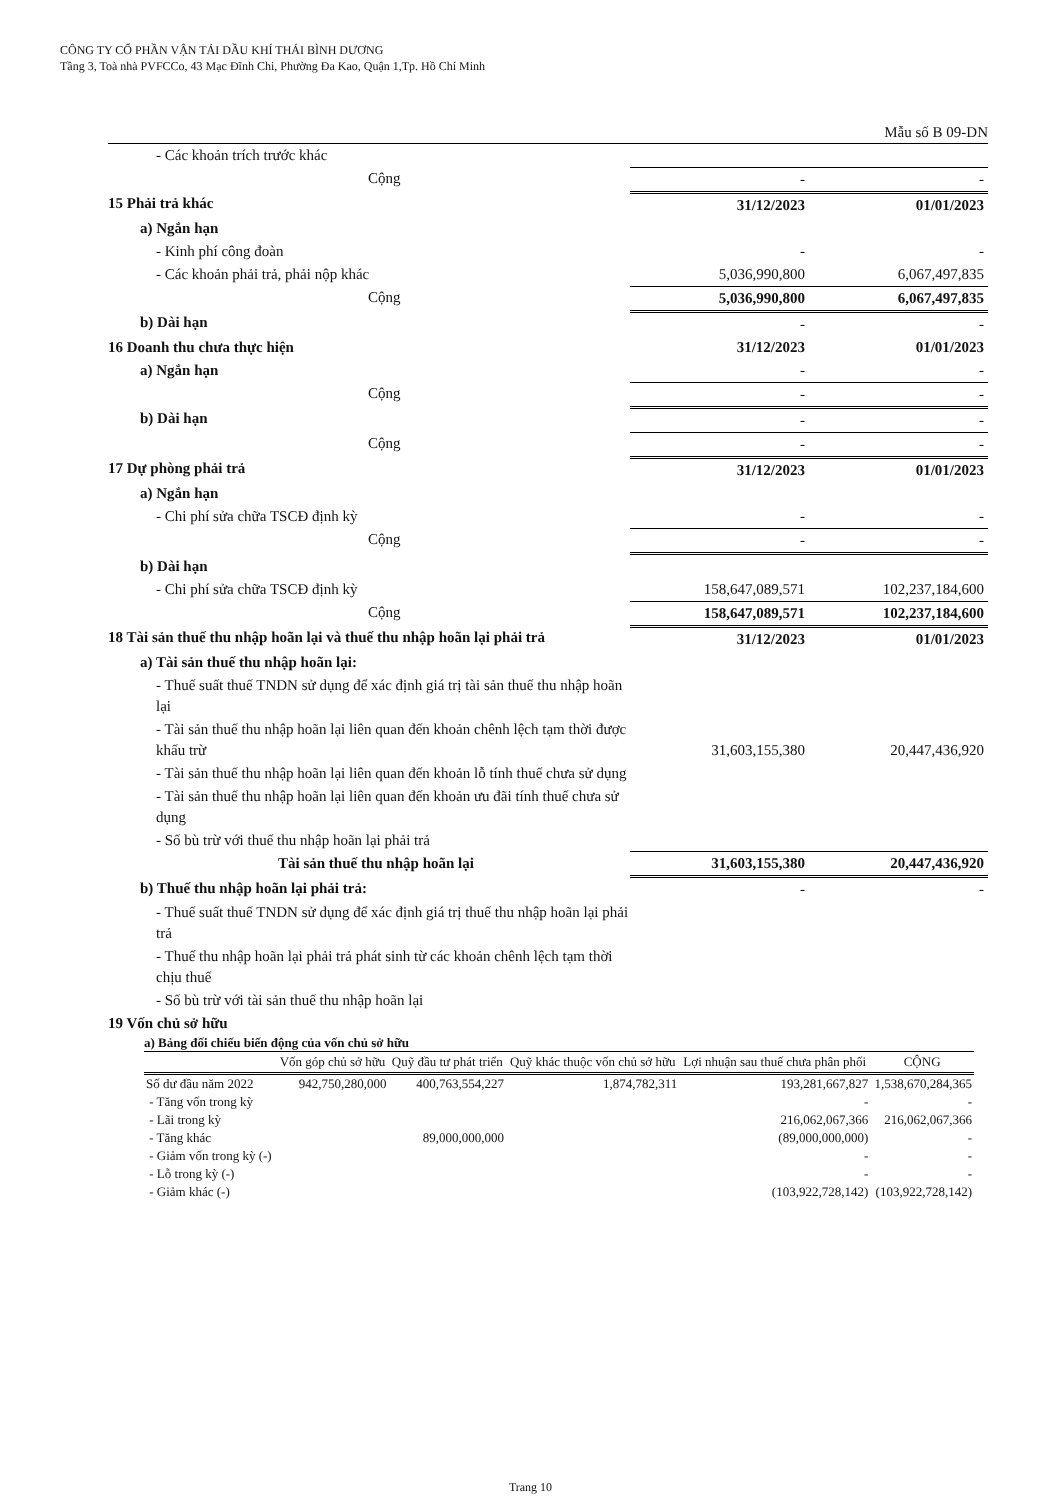CÔNG TY CỔ PHẦN VẬN TẢI DẦU KHÍ THÁI BÌNH DƯƠNG
Tầng 3, Toà nhà PVFCCo, 43 Mạc Đĩnh Chi, Phường Đa Kao, Quận 1,Tp. Hồ Chí Minh
Mẫu số B 09-DN
| - Các khoản trích trước khác | | |
| Cộng | - | - |
| 15 Phải trả khác | 31/12/2023 | 01/01/2023 |
| a) Ngắn hạn | | |
| - Kinh phí công đoàn | - | - |
| - Các khoản phải trả, phải nộp khác | 5,036,990,800 | 6,067,497,835 |
| Cộng | 5,036,990,800 | 6,067,497,835 |
| b) Dài hạn | - | - |
| 16 Doanh thu chưa thực hiện | 31/12/2023 | 01/01/2023 |
| a) Ngắn hạn | - | - |
| Cộng | - | - |
| b) Dài hạn | - | - |
| Cộng | - | - |
| 17 Dự phòng phải trả | 31/12/2023 | 01/01/2023 |
| a) Ngắn hạn | | |
| - Chi phí sửa chữa TSCĐ định kỳ | - | - |
| Cộng | - | - |
| b) Dài hạn | | |
| - Chi phí sửa chữa TSCĐ định kỳ | 158,647,089,571 | 102,237,184,600 |
| Cộng | 158,647,089,571 | 102,237,184,600 |
| 18 Tài sản thuế thu nhập hoãn lại và thuế thu nhập hoãn lại phải trả | 31/12/2023 | 01/01/2023 |
| a) Tài sản thuế thu nhập hoãn lại: | | |
| - Thuế suất thuế TNDN sử dụng để xác định giá trị tài sản thuế thu nhập hoãn lại | | |
| - Tài sản thuế thu nhập hoãn lại liên quan đến khoản chênh lệch tạm thời được khấu trừ | 31,603,155,380 | 20,447,436,920 |
| - Tài sản thuế thu nhập hoãn lại liên quan đến khoản lỗ tính thuế chưa sử dụng | | |
| - Tài sản thuế thu nhập hoãn lại liên quan đến khoản ưu đãi tính thuế chưa sử dụng | | |
| - Số bù trừ với thuế thu nhập hoãn lại phải trả | | |
| Tài sản thuế thu nhập hoãn lại | 31,603,155,380 | 20,447,436,920 |
| b) Thuế thu nhập hoãn lại phải trả: | - | - |
| - Thuế suất thuế TNDN sử dụng để xác định giá trị thuế thu nhập hoãn lại phải trả | | |
| - Thuế thu nhập hoãn lại phải trả phát sinh từ các khoản chênh lệch tạm thời chịu thuế | | |
| - Số bù trừ với tài sản thuế thu nhập hoãn lại | | |
| 19 Vốn chủ sở hữu | | |
a) Bảng đối chiếu biến động của vốn chủ sở hữu
| | Vốn góp chủ sở hữu | Quỹ đầu tư phát triển | Quỹ khác thuộc vốn chủ sở hữu | Lợi nhuận sau thuế chưa phân phối | CỘNG |
| --- | --- | --- | --- | --- | --- |
| Số dư đầu năm 2022 | 942,750,280,000 | 400,763,554,227 | 1,874,782,311 | 193,281,667,827 | 1,538,670,284,365 |
| - Tăng vốn trong kỳ | | | | - | - |
| - Lãi trong kỳ | | | | 216,062,067,366 | 216,062,067,366 |
| - Tăng khác | | 89,000,000,000 | | (89,000,000,000) | - |
| - Giảm vốn trong kỳ (-) | | | | - | - |
| - Lỗ trong kỳ (-) | | | | - | - |
| - Giảm khác (-) | | | | (103,922,728,142) | (103,922,728,142) |
Trang 10